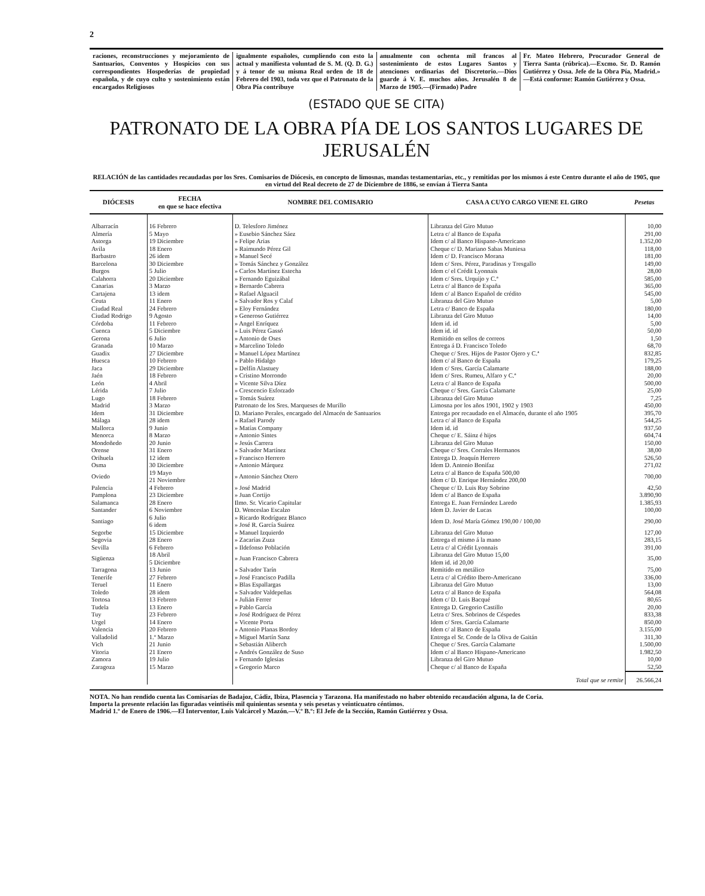2
raciones, reconstrucciones y mejoramiento de Santuarios, Conventos y Hospicios con sus correspondientes Hospederías de propiedad española, y de cuyo culto y sostenimiento están encargados Religiosos
igualmente españoles, cumpliendo con esto la actual y manifiesta voluntad de S. M. (Q. D. G.) y á tenor de su misma Real orden de 18 de Febrero del 1903, toda vez que el Patronato de la Obra Pía contribuye
anualmente con ochenta mil francos al sostenimiento de estos Lugares Santos y atenciones ordinarias del Discretorio.—Dios guarde á V. E. muchos años. Jerusalén 8 de Marzo de 1905.—(Firmado) Padre
Fr. Mateo Hebrero, Procurador General de Tierra Santa (rúbrica).—Excmo. Sr. D. Ramón Gutiérrez y Ossa. Jefe de la Obra Pía, Madrid.» —Está conforme: Ramón Gutiérrez y Ossa.
(ESTADO QUE SE CITA)
PATRONATO DE LA OBRA PÍA DE LOS SANTOS LUGARES DE JERUSALÉN
RELACIÓN de las cantidades recaudadas por los Sres. Comisarios de Diócesis, en concepto de limosnas, mandas testamentarias, etc., y remitidas por los mismos á este Centro durante el año de 1905, que en virtud del Real decreto de 27 de Diciembre de 1886, se envían á Tierra Santa
| DIÓCESIS | FECHA en que se hace efectiva | NOMBRE DEL COMISARIO | CASA A CUYO CARGO VIENE EL GIRO | Pesetas |
| --- | --- | --- | --- | --- |
| Albarracín | 16 Febrero | D. Telesforo Jiménez | Libranza del Giro Mutuo | 10,00 |
| Almería | 5 Mayo | » Eusebio Sánchez Sáez | Letra c/ al Banco de España | 291,00 |
| Astorga | 19 Diciembre | » Felipe Arias | Idem c/ al Banco Hispano-Americano | 1.352,00 |
| Avila | 18 Enero | » Raimundo Pérez Gil | Cheque c/ D. Mariano Sabas Muniesa | 118,00 |
| Barbastro | 26 idem | » Manuel Secé | Idem c/ D. Francisco Morana | 181,00 |
| Barcelona | 30 Diciembre | » Tomás Sánchez y González | Idem c/ Sres. Pérez, Paradinas y Tresgallo | 149,00 |
| Burgos | 5 Julio | » Carlos Martínez Estecha | Idem c/ el Crédit Lyonnais | 28,00 |
| Calahorra | 20 Diciembre | » Fernando Eguizábal | Idem c/ Sres. Urquijo y C.ª | 585,00 |
| Canarias | 3 Marzo | » Bernardo Cabrera | Letra c/ al Banco de España | 365,00 |
| Cartajena | 13 idem | » Rafael Alguacil | Idem c/ al Banco Español de crédito | 545,00 |
| Ceuta | 11 Enero | » Salvador Ros y Calaf | Libranza del Giro Mutuo | 5,00 |
| Ciudad Real | 24 Febrero | » Eloy Fernández | Letra c/ Banco de España | 180,00 |
| Ciudad Rodrigo | 9 Agosto | » Generoso Gutiérrez | Libranza del Giro Mutuo | 14,00 |
| Córdoba | 11 Febrero | » Angel Enríquez | Idem id. id | 5,00 |
| Cuenca | 5 Diciembre | » Luis Pérez Gassó | Idem id. id | 50,00 |
| Gerona | 6 Julio | » Antonio de Oses | Remitido en sellos de correos | 1,50 |
| Granada | 10 Marzo | » Marcelino Toledo | Entrega á D. Francisco Toledo | 68,70 |
| Guadix | 27 Diciembre | » Manuel López Martínez | Cheque c/ Sres. Hijos de Pastor Ojero y C.ª | 832,85 |
| Huesca | 10 Febrero | » Pablo Hidalgo | Idem c/ al Banco de España | 179,25 |
| Jaca | 29 Diciembre | » Delfín Alastuey | Idem c/ Sres. García Calamarte | 188,00 |
| Jaén | 18 Febrero | » Cristino Morrondo | Idem c/ Sres. Rumeu, Alfaro y C.ª | 20,00 |
| León | 4 Abril | » Vicente Silva Díez | Letra c/ al Banco de España | 500,00 |
| Lérida | 7 Julio | » Crescencio Esforzado | Cheque c/ Sres. García Calamarte | 25,00 |
| Lugo | 18 Febrero | » Tomás Suárez | Libranza del Giro Mutuo | 7,25 |
| Madrid | 3 Marzo | Patronato de los Sres. Marqueses de Murillo | Limosna por los años 1901, 1902 y 1903 | 450,00 |
| Idem | 31 Diciembre | D. Mariano Perales, encargado del Almacén de Santuarios | Entrega por recaudado en el Almacén, durante el año 1905 | 395,70 |
| Málaga | 28 idem | » Rafael Parody | Letra c/ al Banco de España | 544,25 |
| Mallorca | 9 Junio | » Matías Company | Idem id. id | 937,50 |
| Menorca | 8 Marzo | » Antonio Sintes | Cheque c/ E. Sáinz é hijos | 604,74 |
| Mondoñedo | 20 Junio | » Jesús Carrera | Libranza del Giro Mutuo | 150,00 |
| Orense | 31 Enero | » Salvador Martínez | Cheque c/ Sres. Corrales Hermanos | 38,00 |
| Orihuela | 12 idem | » Francisco Herrero | Entrega D. Joaquín Herrero | 526,50 |
| Osma | 30 Diciembre | » Antonio Márquez | Idem D. Antonio Bonifaz | 271,02 |
| Oviedo | 19 Mayo 21 Noviembre | » Antonio Sánchez Otero | Letra c/ al Banco de España 500,00 Idem c/ D. Enrique Hernández 200,00 | 700,00 |
| Palencia | 4 Febrero | » José Madrid | Cheque c/ D. Luis Ruy Sobrino | 42,50 |
| Pamplona | 23 Diciembre | » Juan Cortijo | Idem c/ al Banco de España | 3.890,90 |
| Salamanca | 28 Enero | Ilmo. Sr. Vicario Capitular | Entrega E. Juan Fernández Laredo | 1.385,93 |
| Santander | 6 Noviembre | D. Wenceslao Escalzo | Idem D. Javier de Lucas | 100,00 |
| Santiago | 6 Julio 6 idem | » Ricardo Rodríguez Blanco » José R. García Suárez | Idem D. José María Gómez 190,00 / 100,00 | 290,00 |
| Segorbe | 15 Diciembre | » Manuel Izquierdo | Libranza del Giro Mutuo | 127,00 |
| Segovia | 28 Enero | » Zacarías Zuza | Entrega el mismo á la mano | 283,15 |
| Sevilla | 6 Febrero | » Ildefonso Población | Letra c/ al Crédit Lyonnais | 391,00 |
| Sigüenza | 18 Abril 5 Diciembre | » Juan Francisco Cabrera | Libranza del Giro Mutuo 15,00 Idem id. id 20,00 | 35,00 |
| Tarragona | 13 Junio | » Salvador Tarín | Remitido en metálico | 75,00 |
| Tenerife | 27 Febrero | » José Francisco Padilla | Letra c/ al Crédito Ibero-Americano | 336,00 |
| Teruel | 11 Enero | » Blas Espallargas | Libranza del Giro Mutuo | 13,00 |
| Toledo | 28 idem | » Salvador Valdepeñas | Letra c/ al Banco de España | 564,08 |
| Tortosa | 13 Febrero | » Julián Ferrer | Idem c/ D. Luis Bacqué | 80,65 |
| Tudela | 13 Enero | » Pablo García | Entrega D. Gregorio Castillo | 20,00 |
| Tuy | 23 Febrero | » José Rodríguez de Pérez | Letra c/ Sres. Sobrinos de Céspedes | 833,38 |
| Urgel | 14 Enero | » Vicente Porta | Idem c/ Sres. García Calamarte | 850,00 |
| Valencia | 20 Febrero | » Antonio Planas Bordoy | Idem c/ al Banco de España | 3.155,00 |
| Valladolid | 1.º Marzo | » Miguel Martín Sanz | Entrega el Sr. Conde de la Oliva de Gaitán | 311,30 |
| Vich | 21 Junio | » Sebastián Aliberch | Cheque c/ Sres. García Calamarte | 1.500,00 |
| Vitoria | 21 Enero | » Andrés González de Suso | Idem c/ al Banco Hispano-Americano | 1.982,50 |
| Zamora | 19 Julio | » Fernando Iglesias | Libranza del Giro Mutuo | 10,00 |
| Zaragoza | 15 Marzo | » Gregorio Marco | Cheque c/ al Banco de España | 52,50 |
| | | | Total que se remite | 26.566,24 |
NOTA. No han rendido cuenta las Comisarías de Badajoz, Cádiz, Ibiza, Plasencia y Tarazona. Ha manifestado no haber obtenido recaudación alguna, la de Coria.
Importa la presente relación las figuradas veintiséis mil quinientas sesenta y seis pesetas y veinticuatro céntimos.
Madrid 1.º de Enero de 1906.—El Interventor, Luis Valcárcel y Mazón.—V.º B.º: El Jefe de la Sección, Ramón Gutiérrez y Ossa.